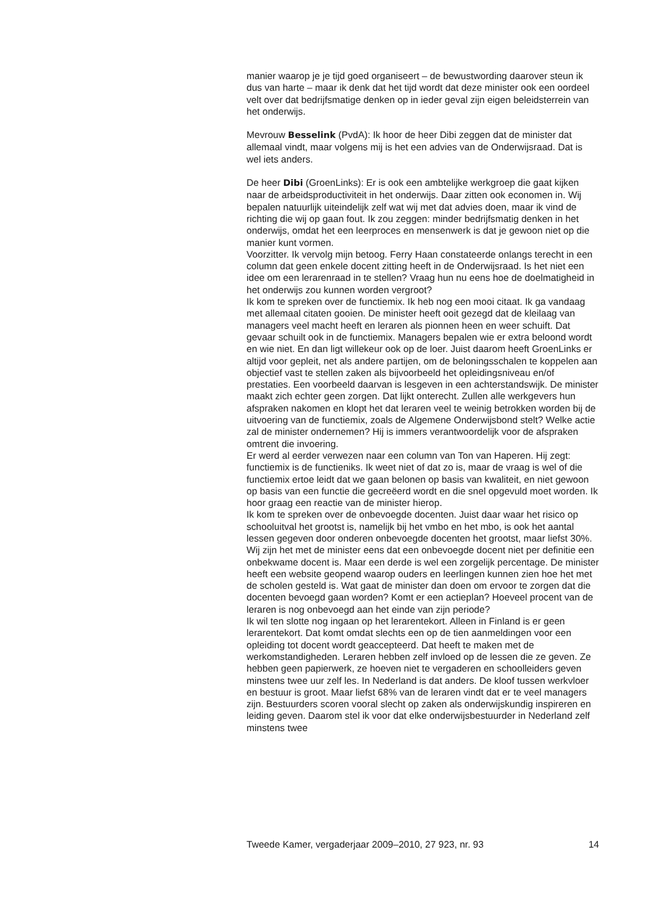manier waarop je je tijd goed organiseert – de bewustwording daarover steun ik dus van harte – maar ik denk dat het tijd wordt dat deze minister ook een oordeel velt over dat bedrijfsmatige denken op in ieder geval zijn eigen beleidsterrein van het onderwijs.
Mevrouw Besselink (PvdA): Ik hoor de heer Dibi zeggen dat de minister dat allemaal vindt, maar volgens mij is het een advies van de Onderwijsraad. Dat is wel iets anders.
De heer Dibi (GroenLinks): Er is ook een ambtelijke werkgroep die gaat kijken naar de arbeidsproductiviteit in het onderwijs. Daar zitten ook economen in. Wij bepalen natuurlijk uiteindelijk zelf wat wij met dat advies doen, maar ik vind de richting die wij op gaan fout. Ik zou zeggen: minder bedrijfsmatig denken in het onderwijs, omdat het een leerproces en mensenwerk is dat je gewoon niet op die manier kunt vormen.
Voorzitter. Ik vervolg mijn betoog. Ferry Haan constateerde onlangs terecht in een column dat geen enkele docent zitting heeft in de Onderwijsraad. Is het niet een idee om een lerarenraad in te stellen? Vraag hun nu eens hoe de doelmatigheid in het onderwijs zou kunnen worden vergroot?
Ik kom te spreken over de functiemix. Ik heb nog een mooi citaat. Ik ga vandaag met allemaal citaten gooien. De minister heeft ooit gezegd dat de kleilaag van managers veel macht heeft en leraren als pionnen heen en weer schuift. Dat gevaar schuilt ook in de functiemix. Managers bepalen wie er extra beloond wordt en wie niet. En dan ligt willekeur ook op de loer. Juist daarom heeft GroenLinks er altijd voor gepleit, net als andere partijen, om de beloningsschalen te koppelen aan objectief vast te stellen zaken als bijvoorbeeld het opleidingsniveau en/of prestaties. Een voorbeeld daarvan is lesgeven in een achterstandswijk. De minister maakt zich echter geen zorgen. Dat lijkt onterecht. Zullen alle werkgevers hun afspraken nakomen en klopt het dat leraren veel te weinig betrokken worden bij de uitvoering van de functiemix, zoals de Algemene Onderwijsbond stelt? Welke actie zal de minister ondernemen? Hij is immers verantwoordelijk voor de afspraken omtrent die invoering.
Er werd al eerder verwezen naar een column van Ton van Haperen. Hij zegt: functiemix is de functieniks. Ik weet niet of dat zo is, maar de vraag is wel of die functiemix ertoe leidt dat we gaan belonen op basis van kwaliteit, en niet gewoon op basis van een functie die gecreëerd wordt en die snel opgevuld moet worden. Ik hoor graag een reactie van de minister hierop.
Ik kom te spreken over de onbevoegde docenten. Juist daar waar het risico op schooluitval het grootst is, namelijk bij het vmbo en het mbo, is ook het aantal lessen gegeven door onderen onbevoegde docenten het grootst, maar liefst 30%. Wij zijn het met de minister eens dat een onbevoegde docent niet per definitie een onbekwame docent is. Maar een derde is wel een zorgelijk percentage. De minister heeft een website geopend waarop ouders en leerlingen kunnen zien hoe het met de scholen gesteld is. Wat gaat de minister dan doen om ervoor te zorgen dat die docenten bevoegd gaan worden? Komt er een actieplan? Hoeveel procent van de leraren is nog onbevoegd aan het einde van zijn periode?
Ik wil ten slotte nog ingaan op het lerarentekort. Alleen in Finland is er geen lerarentekort. Dat komt omdat slechts een op de tien aanmeldingen voor een opleiding tot docent wordt geaccepteerd. Dat heeft te maken met de werkomstandigheden. Leraren hebben zelf invloed op de lessen die ze geven. Ze hebben geen papierwerk, ze hoeven niet te vergaderen en schoolleiders geven minstens twee uur zelf les. In Nederland is dat anders. De kloof tussen werkvloer en bestuur is groot. Maar liefst 68% van de leraren vindt dat er te veel managers zijn. Bestuurders scoren vooral slecht op zaken als onderwijskundig inspireren en leiding geven. Daarom stel ik voor dat elke onderwijsbestuurder in Nederland zelf minstens twee
Tweede Kamer, vergaderjaar 2009–2010, 27 923, nr. 93 14